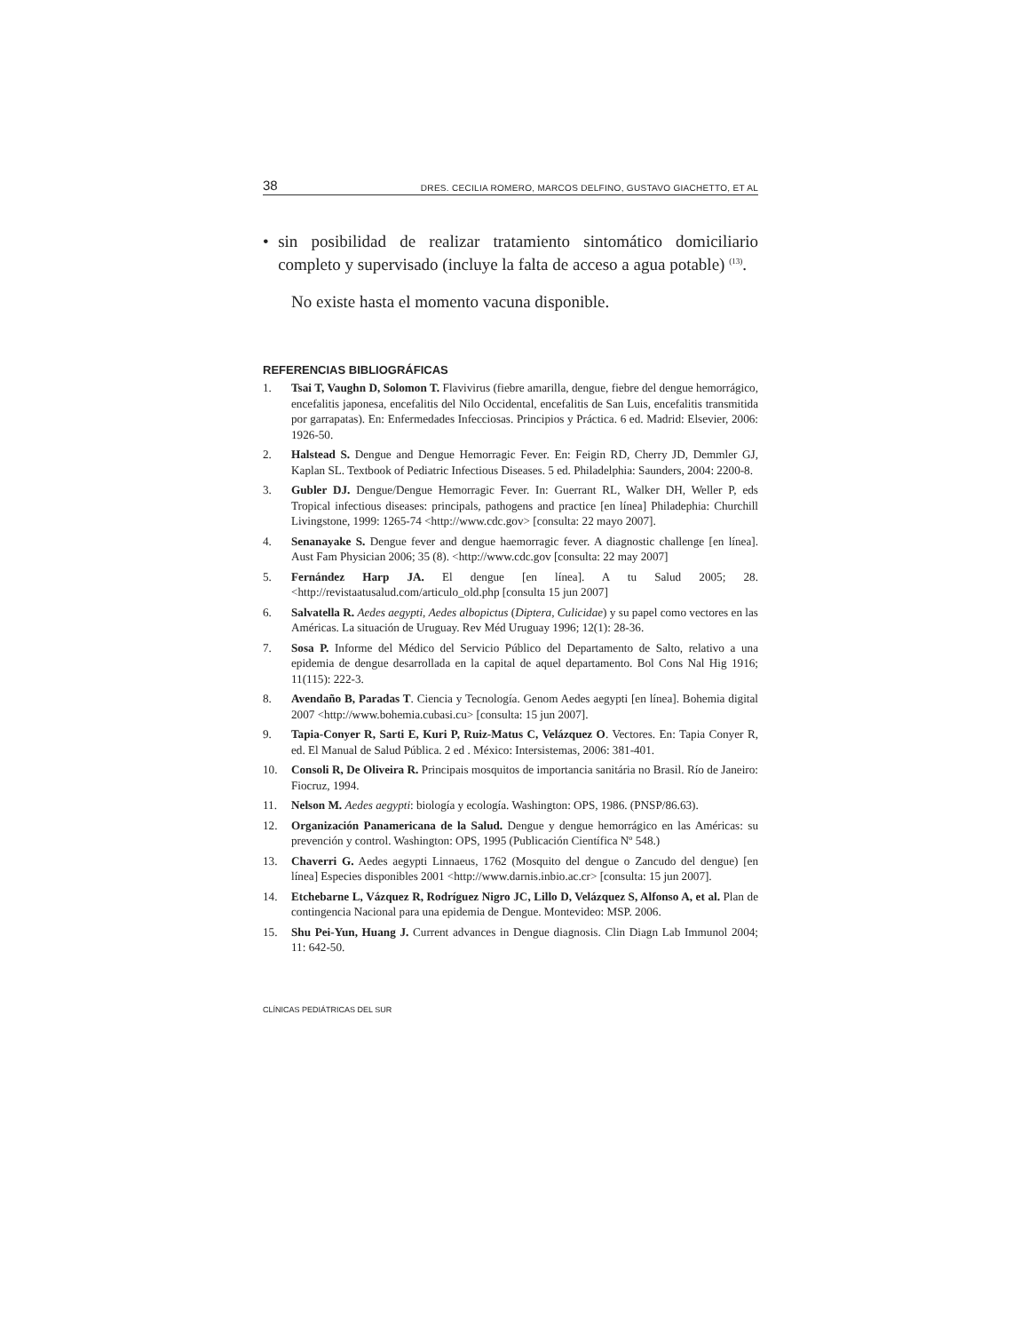38 DRES. CECILIA ROMERO, MARCOS DELFINO, GUSTAVO GIACHETTO, ET AL
• sin posibilidad de realizar tratamiento sintomático domiciliario completo y supervisado (incluye la falta de acceso a agua potable) <sup>(13)</sup>.
No existe hasta el momento vacuna disponible.
REFERENCIAS BIBLIOGRÁFICAS
1. Tsai T, Vaughn D, Solomon T. Flavivirus (fiebre amarilla, dengue, fiebre del dengue hemorrágico, encefalitis japonesa, encefalitis del Nilo Occidental, encefalitis de San Luis, encefalitis transmitida por garrapatas). En: Enfermedades Infecciosas. Principios y Práctica. 6 ed. Madrid: Elsevier, 2006: 1926-50.
2. Halstead S. Dengue and Dengue Hemorragic Fever. En: Feigin RD, Cherry JD, Demmler GJ, Kaplan SL. Textbook of Pediatric Infectious Diseases. 5 ed. Philadelphia: Saunders, 2004: 2200-8.
3. Gubler DJ. Dengue/Dengue Hemorragic Fever. In: Guerrant RL, Walker DH, Weller P, eds Tropical infectious diseases: principals, pathogens and practice [en línea] Philadephia: Churchill Livingstone, 1999: 1265-74 <http://www.cdc.gov> [consulta: 22 mayo 2007].
4. Senanayake S. Dengue fever and dengue haemorragic fever. A diagnostic challenge [en línea]. Aust Fam Physician 2006; 35 (8). <http://www.cdc.gov [consulta: 22 may 2007]
5. Fernández Harp JA. El dengue [en línea]. A tu Salud 2005; 28. <http://revistaatusalud.com/articulo_old.php [consulta 15 jun 2007]
6. Salvatella R. Aedes aegypti, Aedes albopictus (Diptera, Culicidae) y su papel como vectores en las Américas. La situación de Uruguay. Rev Méd Uruguay 1996; 12(1): 28-36.
7. Sosa P. Informe del Médico del Servicio Público del Departamento de Salto, relativo a una epidemia de dengue desarrollada en la capital de aquel departamento. Bol Cons Nal Hig 1916; 11(115): 222-3.
8. Avendaño B, Paradas T. Ciencia y Tecnología. Genom Aedes aegypti [en línea]. Bohemia digital 2007 <http://www.bohemia.cubasi.cu> [consulta: 15 jun 2007].
9. Tapia-Conyer R, Sarti E, Kuri P, Ruiz-Matus C, Velázquez O. Vectores. En: Tapia Conyer R, ed. El Manual de Salud Pública. 2 ed . México: Intersistemas, 2006: 381-401.
10. Consoli R, De Oliveira R. Principais mosquitos de importancia sanitária no Brasil. Río de Janeiro: Fiocruz, 1994.
11. Nelson M. Aedes aegypti: biología y ecología. Washington: OPS, 1986. (PNSP/86.63).
12. Organización Panamericana de la Salud. Dengue y dengue hemorrágico en las Américas: su prevención y control. Washington: OPS, 1995 (Publicación Científica Nº 548.)
13. Chaverri G. Aedes aegypti Linnaeus, 1762 (Mosquito del dengue o Zancudo del dengue) [en línea] Especies disponibles 2001 <http://www.darnis.inbio.ac.cr> [consulta: 15 jun 2007].
14. Etchebarne L, Vázquez R, Rodríguez Nigro JC, Lillo D, Velázquez S, Alfonso A, et al. Plan de contingencia Nacional para una epidemia de Dengue. Montevideo: MSP. 2006.
15. Shu Pei-Yun, Huang J. Current advances in Dengue diagnosis. Clin Diagn Lab Immunol 2004; 11: 642-50.
CLÍNICAS PEDIÁTRICAS DEL SUR